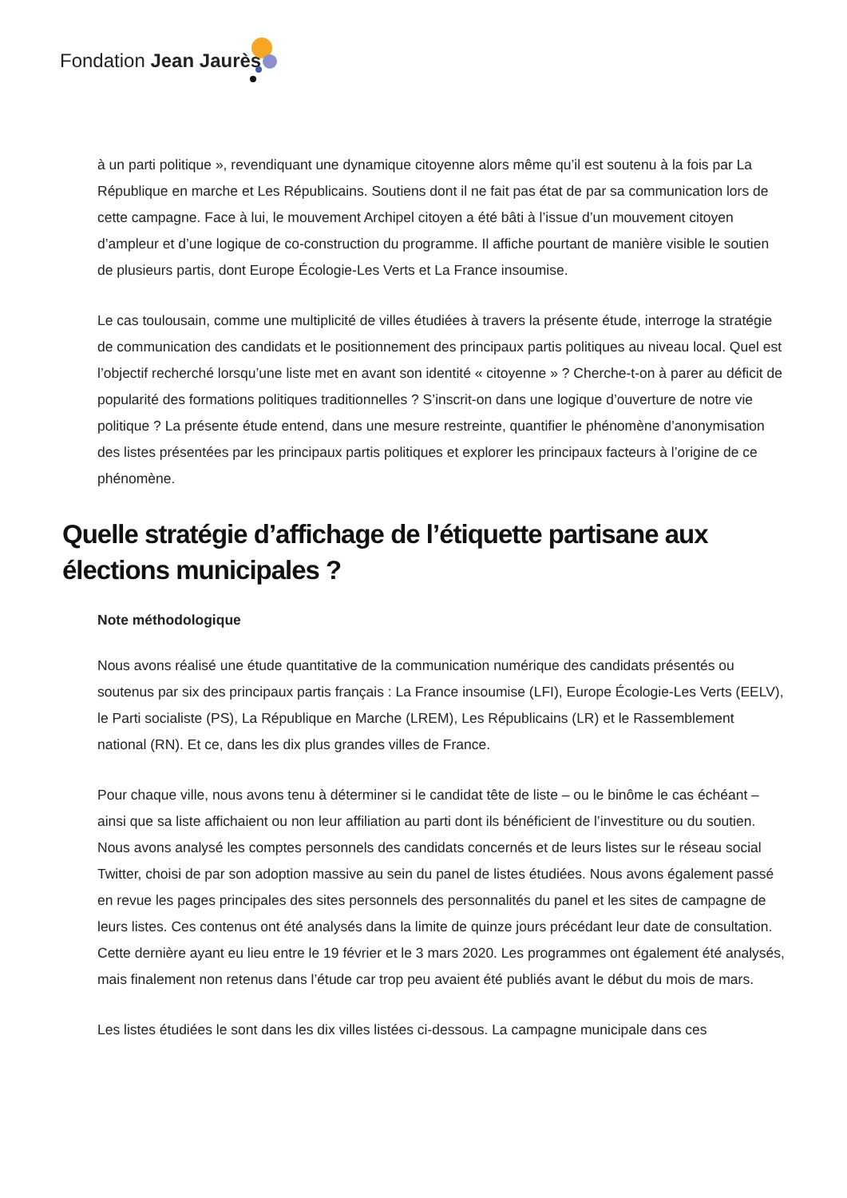Fondation Jean Jaurès
à un parti politique », revendiquant une dynamique citoyenne alors même qu’il est soutenu à la fois par La République en marche et Les Républicains. Soutiens dont il ne fait pas état de par sa communication lors de cette campagne. Face à lui, le mouvement Archipel citoyen a été bâti à l’issue d’un mouvement citoyen d’ampleur et d’une logique de co-construction du programme. Il affiche pourtant de manière visible le soutien de plusieurs partis, dont Europe Écologie-Les Verts et La France insoumise.
Le cas toulousain, comme une multiplicité de villes étudiées à travers la présente étude, interroge la stratégie de communication des candidats et le positionnement des principaux partis politiques au niveau local. Quel est l’objectif recherché lorsqu’une liste met en avant son identité « citoyenne » ? Cherche-t-on à parer au déficit de popularité des formations politiques traditionnelles ? S’inscrit-on dans une logique d’ouverture de notre vie politique ? La présente étude entend, dans une mesure restreinte, quantifier le phénomène d’anonymisation des listes présentées par les principaux partis politiques et explorer les principaux facteurs à l’origine de ce phénomène.
Quelle stratégie d’affichage de l’étiquette partisane aux élections municipales ?
Note méthodologique
Nous avons réalisé une étude quantitative de la communication numérique des candidats présentés ou soutenus par six des principaux partis français : La France insoumise (LFI), Europe Écologie-Les Verts (EELV), le Parti socialiste (PS), La République en Marche (LREM), Les Républicains (LR) et le Rassemblement national (RN). Et ce, dans les dix plus grandes villes de France.
Pour chaque ville, nous avons tenu à déterminer si le candidat tête de liste – ou le binôme le cas échéant – ainsi que sa liste affichaient ou non leur affiliation au parti dont ils bénéficient de l’investiture ou du soutien. Nous avons analysé les comptes personnels des candidats concernés et de leurs listes sur le réseau social Twitter, choisi de par son adoption massive au sein du panel de listes étudiées. Nous avons également passé en revue les pages principales des sites personnels des personnalités du panel et les sites de campagne de leurs listes. Ces contenus ont été analysés dans la limite de quinze jours précédant leur date de consultation. Cette dernière ayant eu lieu entre le 19 février et le 3 mars 2020. Les programmes ont également été analysés, mais finalement non retenus dans l’étude car trop peu avaient été publiés avant le début du mois de mars.
Les listes étudiées le sont dans les dix villes listées ci-dessous. La campagne municipale dans ces